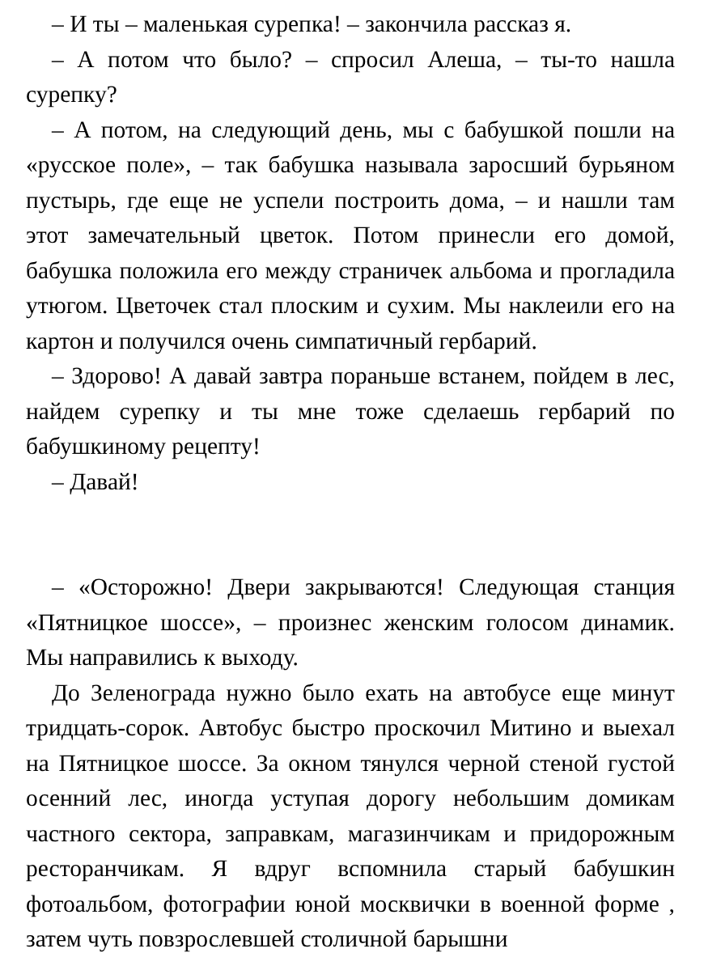– И ты – маленькая сурепка! – закончила рассказ я.
– А потом что было? – спросил Алеша, – ты-то нашла сурепку?
– А потом, на следующий день, мы с бабушкой пошли на «русское поле», – так бабушка называла заросший бурьяном пустырь, где еще не успели построить дома, – и нашли там этот замечательный цветок. Потом принесли его домой, бабушка положила его между страничек альбома и прогладила утюгом. Цветочек стал плоским и сухим. Мы наклеили его на картон и получился очень симпатичный гербарий.
– Здорово! А давай завтра пораньше встанем, пойдем в лес, найдем сурепку и ты мне тоже сделаешь гербарий по бабушкиному рецепту!
– Давай!
– «Осторожно! Двери закрываются! Следующая станция «Пятницкое шоссе», – произнес женским голосом динамик. Мы направились к выходу.
До Зеленограда нужно было ехать на автобусе еще минут тридцать-сорок. Автобус быстро проскочил Митино и выехал на Пятницкое шоссе. За окном тянулся черной стеной густой осенний лес, иногда уступая дорогу небольшим домикам частного сектора, заправкам, магазинчикам и придорожным ресторанчикам. Я вдруг вспомнила старый бабушкин фотоальбом, фотографии юной москвички в военной форме , затем чуть повзрослевшей столичной барышни